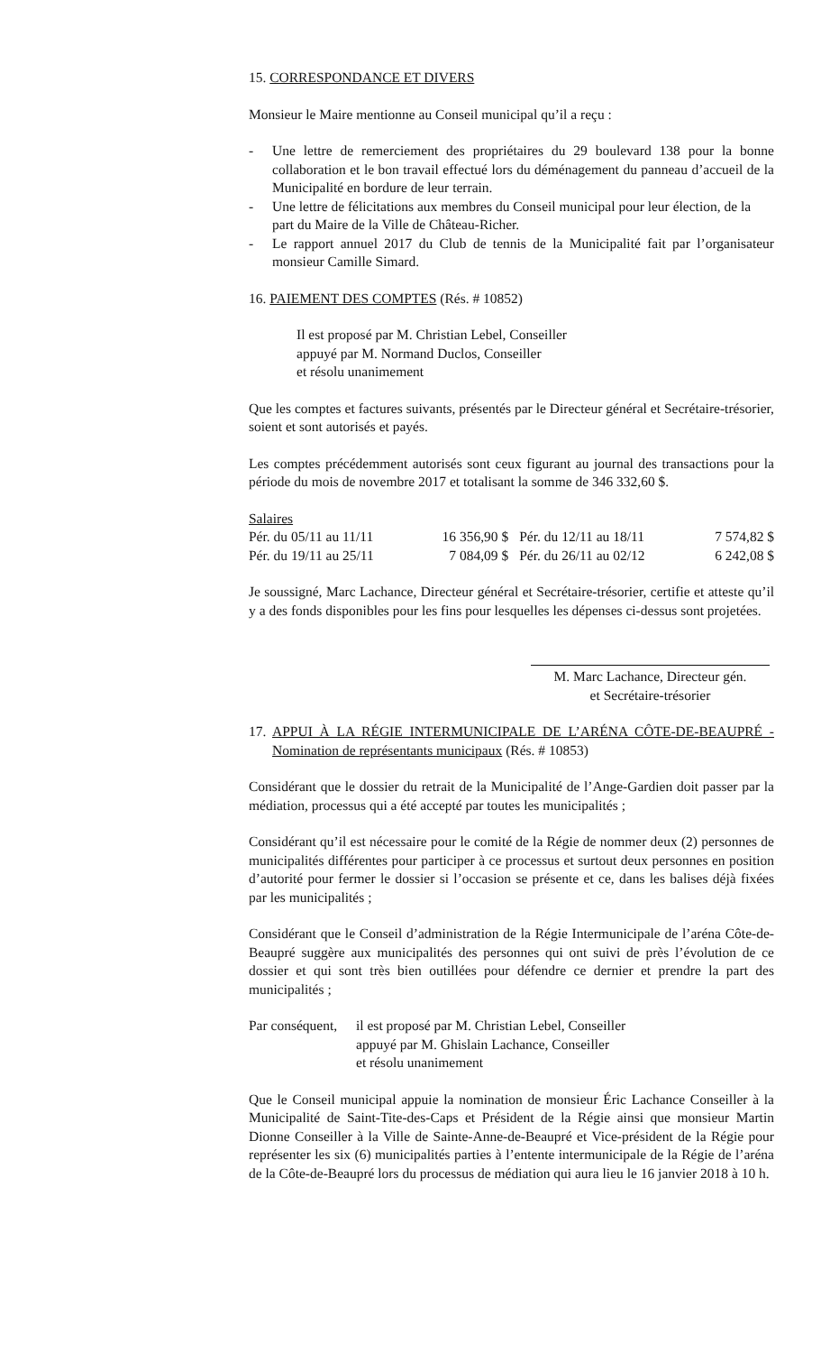15. CORRESPONDANCE ET DIVERS
Monsieur le Maire mentionne au Conseil municipal qu’il a reçu :
- Une lettre de remerciement des propriétaires du 29 boulevard 138 pour la bonne collaboration et le bon travail effectué lors du déménagement du panneau d’accueil de la Municipalité en bordure de leur terrain.
- Une lettre de félicitations aux membres du Conseil municipal pour leur élection, de la part du Maire de la Ville de Château-Richer.
- Le rapport annuel 2017 du Club de tennis de la Municipalité fait par l’organisateur monsieur Camille Simard.
16. PAIEMENT DES COMPTES (Rés. # 10852)
Il est proposé par M. Christian Lebel, Conseiller
appuyé par M. Normand Duclos, Conseiller
et résolu unanimement
Que les comptes et factures suivants, présentés par le Directeur général et Secrétaire-trésorier, soient et sont autorisés et payés.
Les comptes précédemment autorisés sont ceux figurant au journal des transactions pour la période du mois de novembre 2017 et totalisant la somme de 346 332,60 $.
Salaires
| Pér. du 05/11 au 11/11 | 16 356,90 $ | Pér. du 12/11 au 18/11 | 7 574,82 $ |
| Pér. du 19/11 au 25/11 | 7 084,09 $ | Pér. du 26/11 au 02/12 | 6 242,08 $ |
Je soussigné, Marc Lachance, Directeur général et Secrétaire-trésorier, certifie et atteste qu’il y a des fonds disponibles pour les fins pour lesquelles les dépenses ci-dessus sont projetées.
M. Marc Lachance, Directeur gén.
et Secrétaire-trésorier
17. APPUI À LA RÉGIE INTERMUNICIPALE DE L’ARÉNA CÔTE-DE-BEAUPRÉ - Nomination de représentants municipaux (Rés. # 10853)
Considérant que le dossier du retrait de la Municipalité de l’Ange-Gardien doit passer par la médiation, processus qui a été accepté par toutes les municipalités ;
Considérant qu’il est nécessaire pour le comité de la Régie de nommer deux (2) personnes de municipalités différentes pour participer à ce processus et surtout deux personnes en position d’autorité pour fermer le dossier si l’occasion se présente et ce, dans les balises déjà fixées par les municipalités ;
Considérant que le Conseil d’administration de la Régie Intermunicipale de l’aréna Côte-de-Beaupré suggère aux municipalités des personnes qui ont suivi de près l’évolution de ce dossier et qui sont très bien outillées pour défendre ce dernier et prendre la part des municipalités ;
Par conséquent, il est proposé par M. Christian Lebel, Conseiller
appuyé par M. Ghislain Lachance, Conseiller
et résolu unanimement
Que le Conseil municipal appuie la nomination de monsieur Éric Lachance Conseiller à la Municipalité de Saint-Tite-des-Caps et Président de la Régie ainsi que monsieur Martin Dionne Conseiller à la Ville de Sainte-Anne-de-Beaupré et Vice-président de la Régie pour représenter les six (6) municipalités parties à l’entente intermunicipale de la Régie de l’aréna de la Côte-de-Beaupré lors du processus de médiation qui aura lieu le 16 janvier 2018 à 10 h.